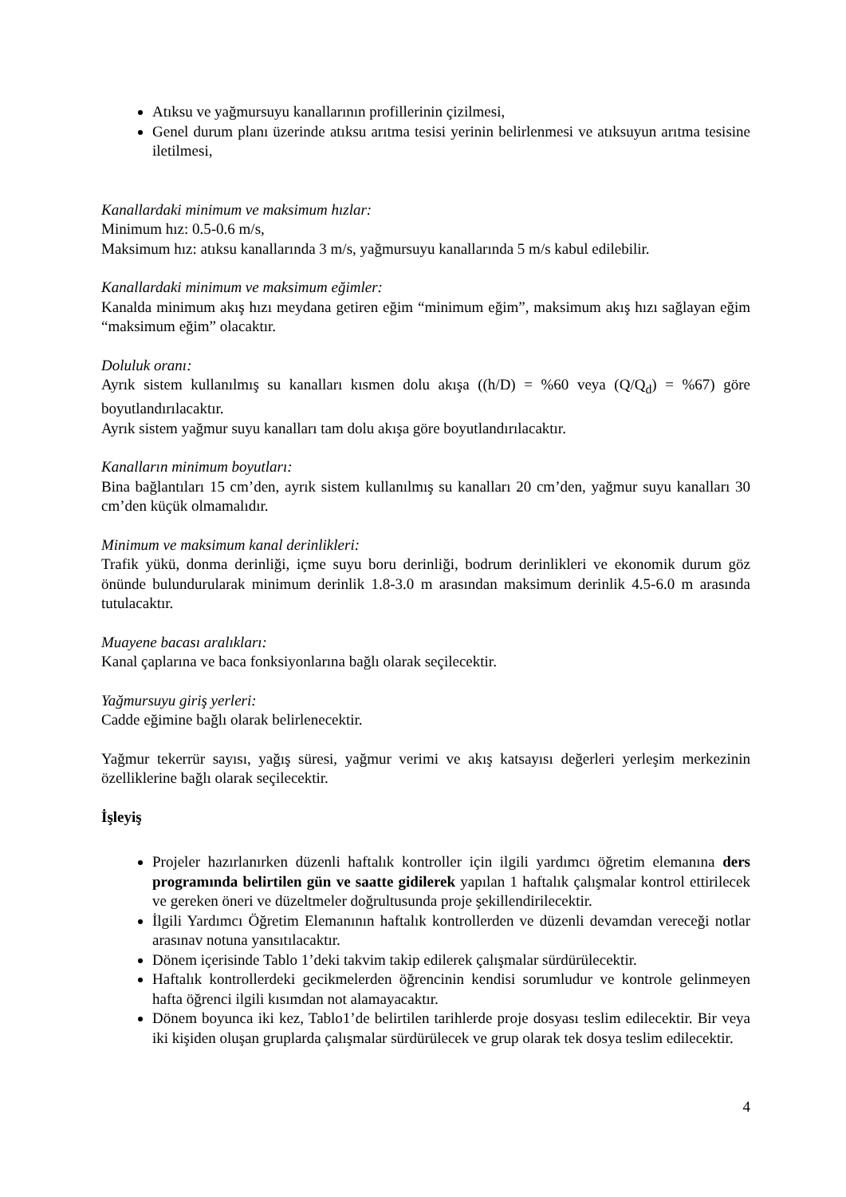Atıksu ve yağmursuyu kanallarının profillerinin çizilmesi,
Genel durum planı üzerinde atıksu arıtma tesisi yerinin belirlenmesi ve atıksuyun arıtma tesisine iletilmesi,
Kanallardaki minimum ve maksimum hızlar:
Minimum hız: 0.5-0.6 m/s,
Maksimum hız: atıksu kanallarında 3 m/s, yağmursuyu kanallarında 5 m/s kabul edilebilir.
Kanallardaki minimum ve maksimum eğimler:
Kanalda minimum akış hızı meydana getiren eğim “minimum eğim”, maksimum akış hızı sağlayan eğim “maksimum eğim” olacaktır.
Doluluk oranı:
Ayrık sistem kullanılmış su kanalları kısmen dolu akışa ((h/D) = %60 veya (Q/Q<sub>d</sub>) = %67) göre boyutlandırılacaktır.
Ayrık sistem yağmur suyu kanalları tam dolu akışa göre boyutlandırılacaktır.
Kanalların minimum boyutları:
Bina bağlantıları 15 cm’den, ayrık sistem kullanılmış su kanalları 20 cm’den, yağmur suyu kanalları 30 cm’den küçük olmamalıdır.
Minimum ve maksimum kanal derinlikleri:
Trafik yükü, donma derinliği, içme suyu boru derinliği, bodrum derinlikleri ve ekonomik durum göz önünde bulundurularak minimum derinlik 1.8-3.0 m arasından maksimum derinlik 4.5-6.0 m arasında tutulacaktır.
Muayene bacası aralıkları:
Kanal çaplarına ve baca fonksiyonlarına bağlı olarak seçilecektir.
Yağmursuyu giriş yerleri:
Cadde eğimine bağlı olarak belirlenecektir.
Yağmur tekerrür sayısı, yağış süresi, yağmur verimi ve akış katsayısı değerleri yerleşim merkezinin özelliklerine bağlı olarak seçilecektir.
İşleyiş
Projeler hazırlanırken düzenli haftalık kontroller için ilgili yardımcı öğretim elemanına ders programında belirtilen gün ve saatte gidilerek yapılan 1 haftalık çalışmalar kontrol ettirilecek ve gereken öneri ve düzeltmeler doğrultusunda proje şekillendirilecektir.
İlgili Yardımcı Öğretim Elemanının haftalık kontrollerden ve düzenli devamdan vereceği notlar arasınav notuna yansıtılacaktır.
Dönem içerisinde Tablo 1’deki takvim takip edilerek çalışmalar sürdürülecektir.
Haftalık kontrollerdeki gecikmelerden öğrencinin kendisi sorumludur ve kontrole gelinmeyen hafta öğrenci ilgili kısımdan not alamayacaktır.
Dönem boyunca iki kez, Tablo1’de belirtilen tarihlerde proje dosyası teslim edilecektir. Bir veya iki kişiden oluşan gruplarda çalışmalar sürdürülecek ve grup olarak tek dosya teslim edilecektir.
4